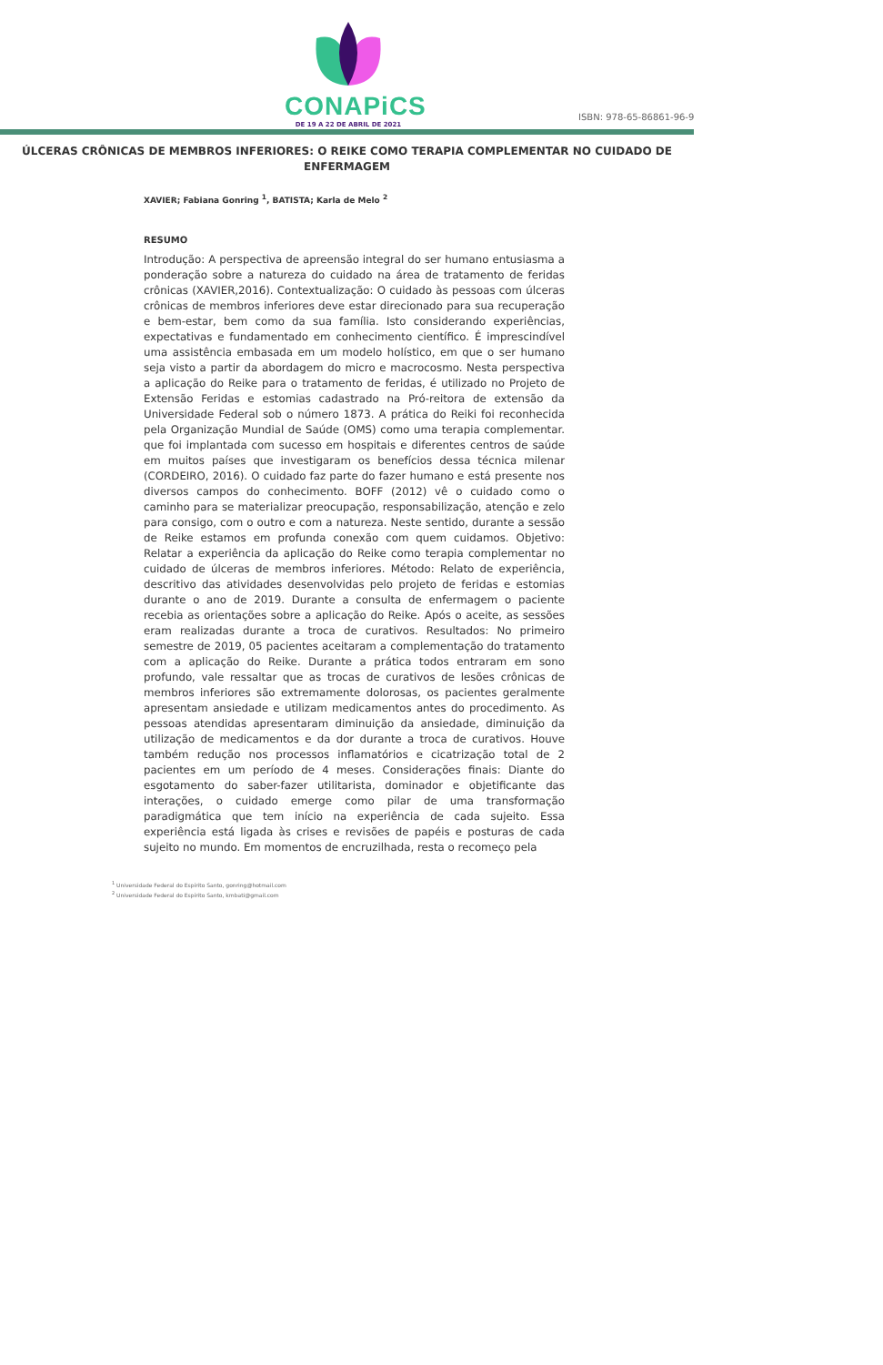CONAPiCS
DE 19 A 22 DE ABRIL DE 2021
ISBN: 978-65-86861-96-9
ÚLCERAS CRÔNICAS DE MEMBROS INFERIORES: O REIKE COMO TERAPIA COMPLEMENTAR NO CUIDADO DE ENFERMAGEM
XAVIER; Fabiana Gonring <sup>1</sup>, BATISTA; Karla de Melo <sup>2</sup>
RESUMO
Introdução: A perspectiva de apreensão integral do ser humano entusiasma a ponderação sobre a natureza do cuidado na área de tratamento de feridas crônicas (XAVIER,2016). Contextualização: O cuidado às pessoas com úlceras crônicas de membros inferiores deve estar direcionado para sua recuperação e bem-estar, bem como da sua família. Isto considerando experiências, expectativas e fundamentado em conhecimento científico. É imprescindível uma assistência embasada em um modelo holístico, em que o ser humano seja visto a partir da abordagem do micro e macrocosmo. Nesta perspectiva a aplicação do Reike para o tratamento de feridas, é utilizado no Projeto de Extensão Feridas e estomias cadastrado na Pró-reitora de extensão da Universidade Federal sob o número 1873. A prática do Reiki foi reconhecida pela Organização Mundial de Saúde (OMS) como uma terapia complementar. que foi implantada com sucesso em hospitais e diferentes centros de saúde em muitos países que investigaram os benefícios dessa técnica milenar (CORDEIRO, 2016). O cuidado faz parte do fazer humano e está presente nos diversos campos do conhecimento. BOFF (2012) vê o cuidado como o caminho para se materializar preocupação, responsabilização, atenção e zelo para consigo, com o outro e com a natureza. Neste sentido, durante a sessão de Reike estamos em profunda conexão com quem cuidamos. Objetivo: Relatar a experiência da aplicação do Reike como terapia complementar no cuidado de úlceras de membros inferiores. Método: Relato de experiência, descritivo das atividades desenvolvidas pelo projeto de feridas e estomias durante o ano de 2019. Durante a consulta de enfermagem o paciente recebia as orientações sobre a aplicação do Reike. Após o aceite, as sessões eram realizadas durante a troca de curativos. Resultados: No primeiro semestre de 2019, 05 pacientes aceitaram a complementação do tratamento com a aplicação do Reike. Durante a prática todos entraram em sono profundo, vale ressaltar que as trocas de curativos de lesões crônicas de membros inferiores são extremamente dolorosas, os pacientes geralmente apresentam ansiedade e utilizam medicamentos antes do procedimento. As pessoas atendidas apresentaram diminuição da ansiedade, diminuição da utilização de medicamentos e da dor durante a troca de curativos. Houve também redução nos processos inflamatórios e cicatrização total de 2 pacientes em um período de 4 meses. Considerações finais: Diante do esgotamento do saber-fazer utilitarista, dominador e objetificante das interações, o cuidado emerge como pilar de uma transformação paradigmática que tem início na experiência de cada sujeito. Essa experiência está ligada às crises e revisões de papéis e posturas de cada sujeito no mundo. Em momentos de encruzilhada, resta o recomeço pela
<sup>1</sup> Universidade Federal do Espírito Santo, gonring@hotmail.com
<sup>2</sup> Universidade Federal do Espírito Santo, kmbati@gmail.com